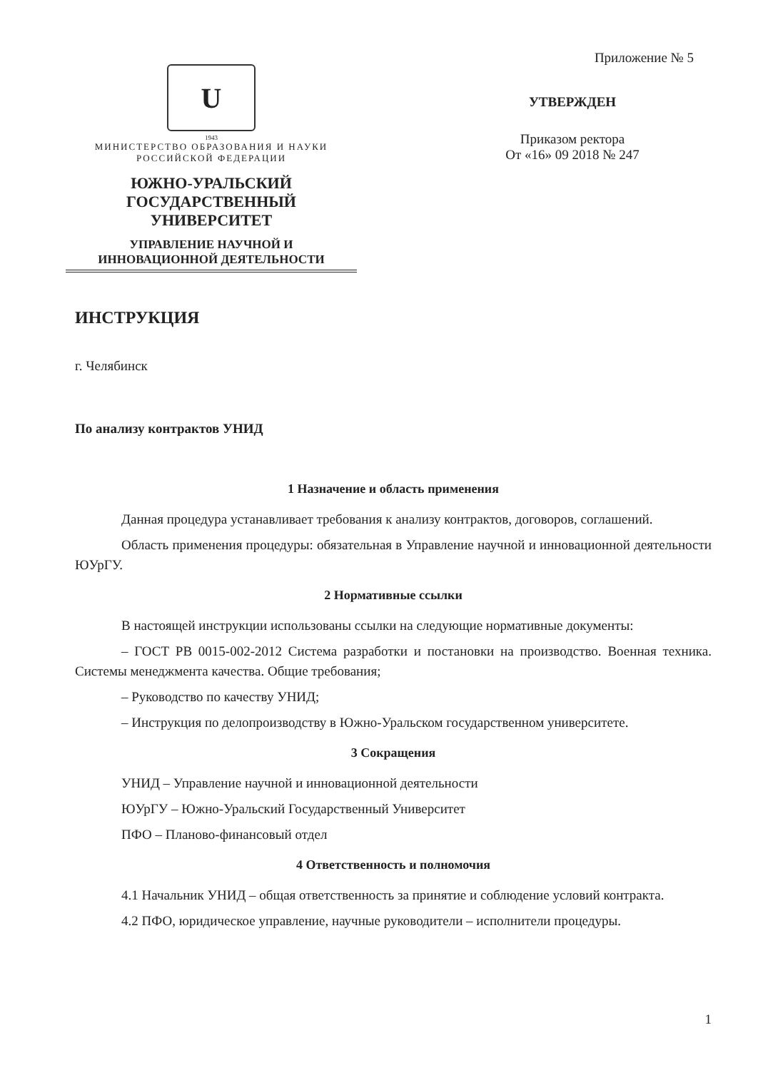U
1943
МИНИСТЕРСТВО ОБРАЗОВАНИЯ И НАУКИ
РОССИЙСКОЙ ФЕДЕРАЦИИ
ЮЖНО-УРАЛЬСКИЙ
ГОСУДАРСТВЕННЫЙ
УНИВЕРСИТЕТ
УПРАВЛЕНИЕ НАУЧНОЙ И
ИННОВАЦИОННОЙ ДЕЯТЕЛЬНОСТИ
Приложение № 5
УТВЕРЖДЕН
Приказом ректора
От «16» 09 2018 № 247
ИНСТРУКЦИЯ
г. Челябинск
По анализу контрактов УНИД
1 Назначение и область применения
Данная процедура устанавливает требования к анализу контрактов, договоров, соглашений.
Область применения процедуры: обязательная в Управление научной и инновационной деятельности ЮУрГУ.
2 Нормативные ссылки
В настоящей инструкции использованы ссылки на следующие нормативные документы:
– ГОСТ РВ 0015-002-2012 Система разработки и постановки на производство. Военная техника. Системы менеджмента качества. Общие требования;
– Руководство по качеству УНИД;
– Инструкция по делопроизводству в Южно-Уральском государственном университете.
3 Сокращения
УНИД – Управление научной и инновационной деятельности
ЮУрГУ – Южно-Уральский Государственный Университет
ПФО – Планово-финансовый отдел
4 Ответственность и полномочия
4.1 Начальник УНИД – общая ответственность за принятие и соблюдение условий контракта.
4.2 ПФО, юридическое управление, научные руководители – исполнители процедуры.
1